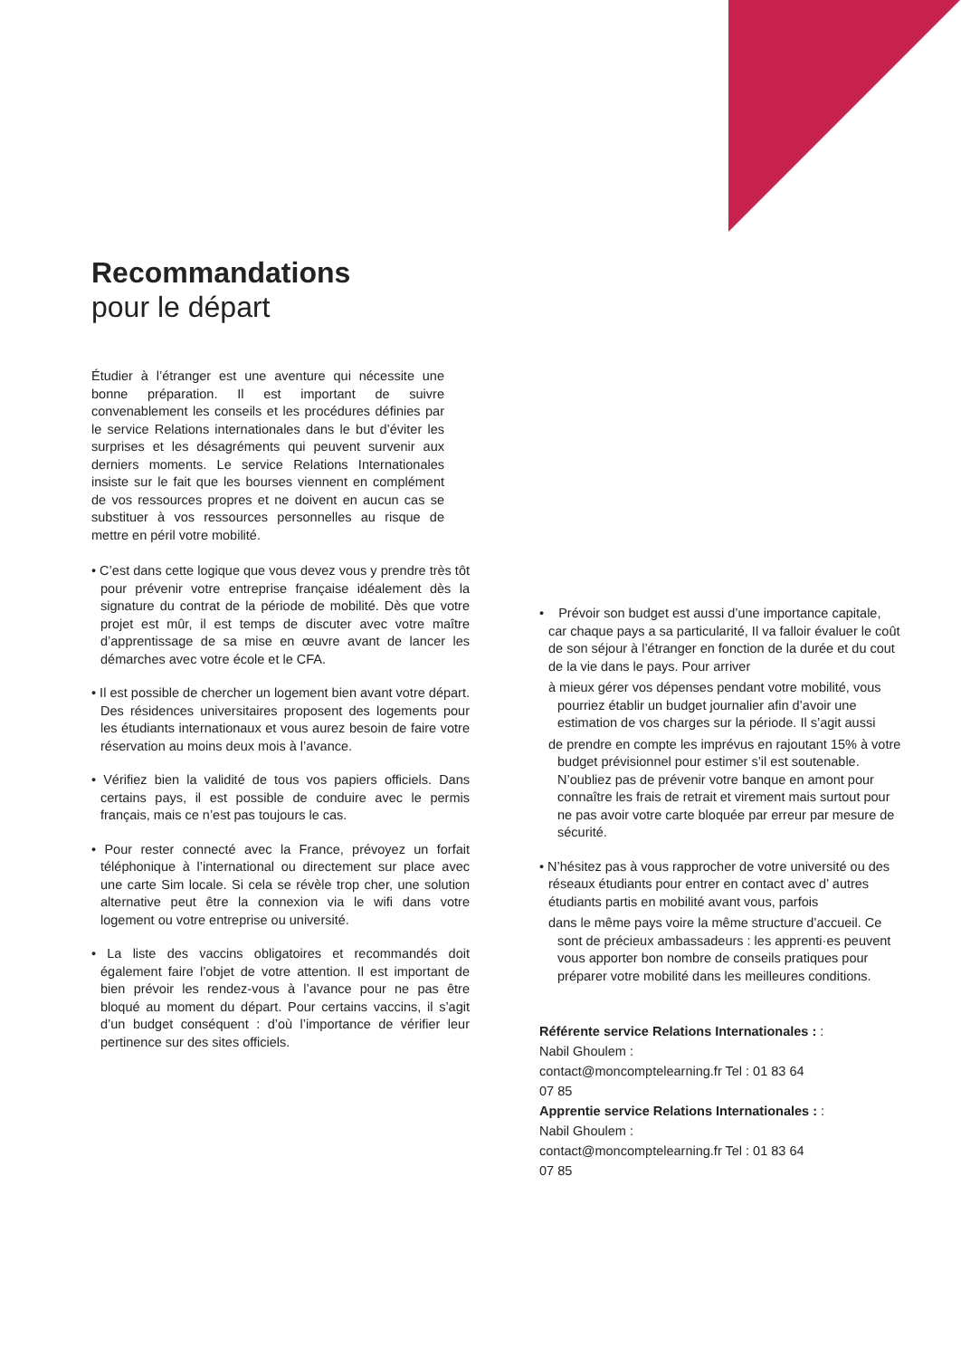Recommandations
pour le départ
Étudier à l’étranger est une aventure qui nécessite une bonne préparation. Il est important de suivre convenablement les conseils et les procédures définies par le service Relations internationales dans le but d’éviter les surprises et les désagréments qui peuvent survenir aux derniers moments. Le service Relations Internationales insiste sur le fait que les bourses viennent en complément de vos ressources propres et ne doivent en aucun cas se substituer à vos ressources personnelles au risque de mettre en péril votre mobilité.
• C’est dans cette logique que vous devez vous y prendre très tôt pour prévenir votre entreprise française idéalement dès la signature du contrat de la période de mobilité. Dès que votre projet est mûr, il est temps de discuter avec votre maître d’apprentissage de sa mise en œuvre avant de lancer les démarches avec votre école et le CFA.
• Il est possible de chercher un logement bien avant votre départ. Des résidences universitaires proposent des logements pour les étudiants internationaux et vous aurez besoin de faire votre réservation au moins deux mois à l’avance.
• Vérifiez bien la validité de tous vos papiers officiels. Dans certains pays, il est possible de conduire avec le permis français, mais ce n’est pas toujours le cas.
• Pour rester connecté avec la France, prévoyez un forfait téléphonique à l’international ou directement sur place avec une carte Sim locale. Si cela se révèle trop cher, une solution alternative peut être la connexion via le wifi dans votre logement ou votre entreprise ou université.
• La liste des vaccins obligatoires et recommandés doit également faire l’objet de votre attention. Il est important de bien prévoir les rendez-vous à l’avance pour ne pas être bloqué au moment du départ. Pour certains vaccins, il s’agit d’un budget conséquent : d’où l’importance de vérifier leur pertinence sur des sites officiels.
• Prévoir son budget est aussi d’une importance capitale, car chaque pays a sa particularité, Il va falloir évaluer le coût de son séjour à l’étranger en fonction de la durée et du cout de la vie dans le pays. Pour arriver
à mieux gérer vos dépenses pendant votre mobilité, vous pourriez établir un budget journalier afin d’avoir une estimation de vos charges sur la période. Il s’agit aussi
de prendre en compte les imprévus en rajoutant 15% à votre budget prévisionnel pour estimer s’il est soutenable. N’oubliez pas de prévenir votre banque en amont pour connaître les frais de retrait et virement mais surtout pour ne pas avoir votre carte bloquée par erreur par mesure de sécurité.
• N’hésitez pas à vous rapprocher de votre université ou des réseaux étudiants pour entrer en contact avec d’ autres étudiants partis en mobilité avant vous, parfois
dans le même pays voire la même structure d’accueil. Ce sont de précieux ambassadeurs : les apprenti·es peuvent vous apporter bon nombre de conseils pratiques pour préparer votre mobilité dans les meilleures conditions.
Référente service Relations Internationales : :
Nabil Ghoulem :
contact@moncomptelearning.fr Tel : 01 83 64
07 85
Apprentie service Relations Internationales : :
Nabil Ghoulem :
contact@moncomptelearning.fr Tel : 01 83 64
07 85